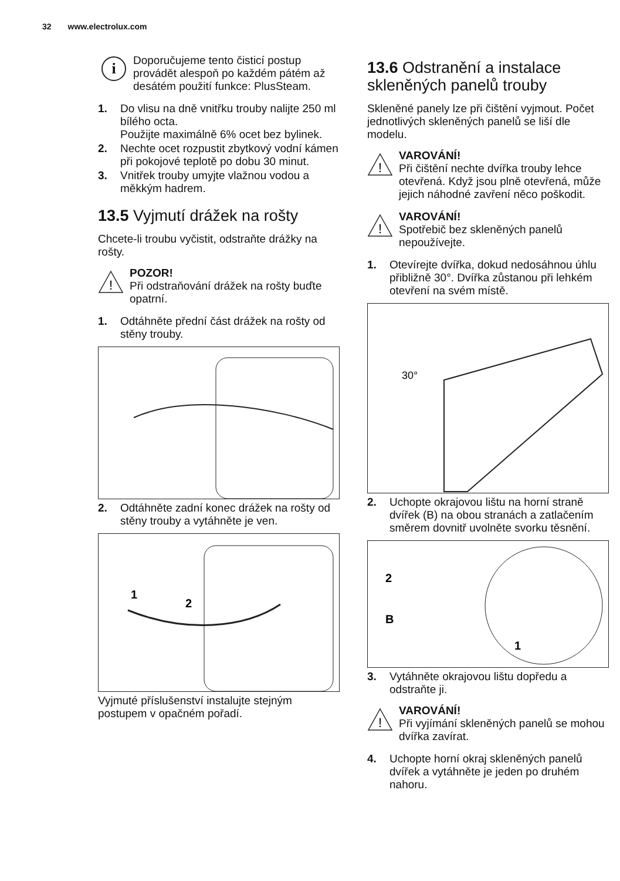32 www.electrolux.com
i
Doporučujeme tento čisticí postup provádět alespoň po každém pátém až desátém použití funkce: PlusSteam.
1. Do vlisu na dně vnitřku trouby nalijte 250 ml bílého octa.
Použijte maximálně 6% ocet bez bylinek.
2. Nechte ocet rozpustit zbytkový vodní kámen při pokojové teplotě po dobu 30 minut.
3. Vnitřek trouby umyjte vlažnou vodou a měkkým hadrem.
13.5 Vyjmutí drážek na rošty
Chcete-li troubu vyčistit, odstraňte drážky na rošty.
!
POZOR!
Při odstraňování drážek na rošty buďte opatrní.
1. Odtáhněte přední část drážek na rošty od stěny trouby.
2. Odtáhněte zadní konec drážek na rošty od stěny trouby a vytáhněte je ven.
1
2
Vyjmuté příslušenství instalujte stejným postupem v opačném pořadí.
13.6 Odstranění a instalace skleněných panelů trouby
Skleněné panely lze při čištění vyjmout. Počet jednotlivých skleněných panelů se liší dle modelu.
!
VAROVÁNÍ!
Při čištění nechte dvířka trouby lehce otevřená. Když jsou plně otevřená, může jejich náhodné zavření něco poškodit.
!
VAROVÁNÍ!
Spotřebič bez skleněných panelů nepoužívejte.
1. Otevírejte dvířka, dokud nedosáhnou úhlu přibližně 30°. Dvířka zůstanou při lehkém otevření na svém místě.
30°
2. Uchopte okrajovou lištu na horní straně dvířek (B) na obou stranách a zatlačením směrem dovnitř uvolněte svorku těsnění.
2
B
1
3. Vytáhněte okrajovou lištu dopředu a odstraňte ji.
!
VAROVÁNÍ!
Při vyjímání skleněných panelů se mohou dvířka zavírat.
4. Uchopte horní okraj skleněných panelů dvířek a vytáhněte je jeden po druhém nahoru.